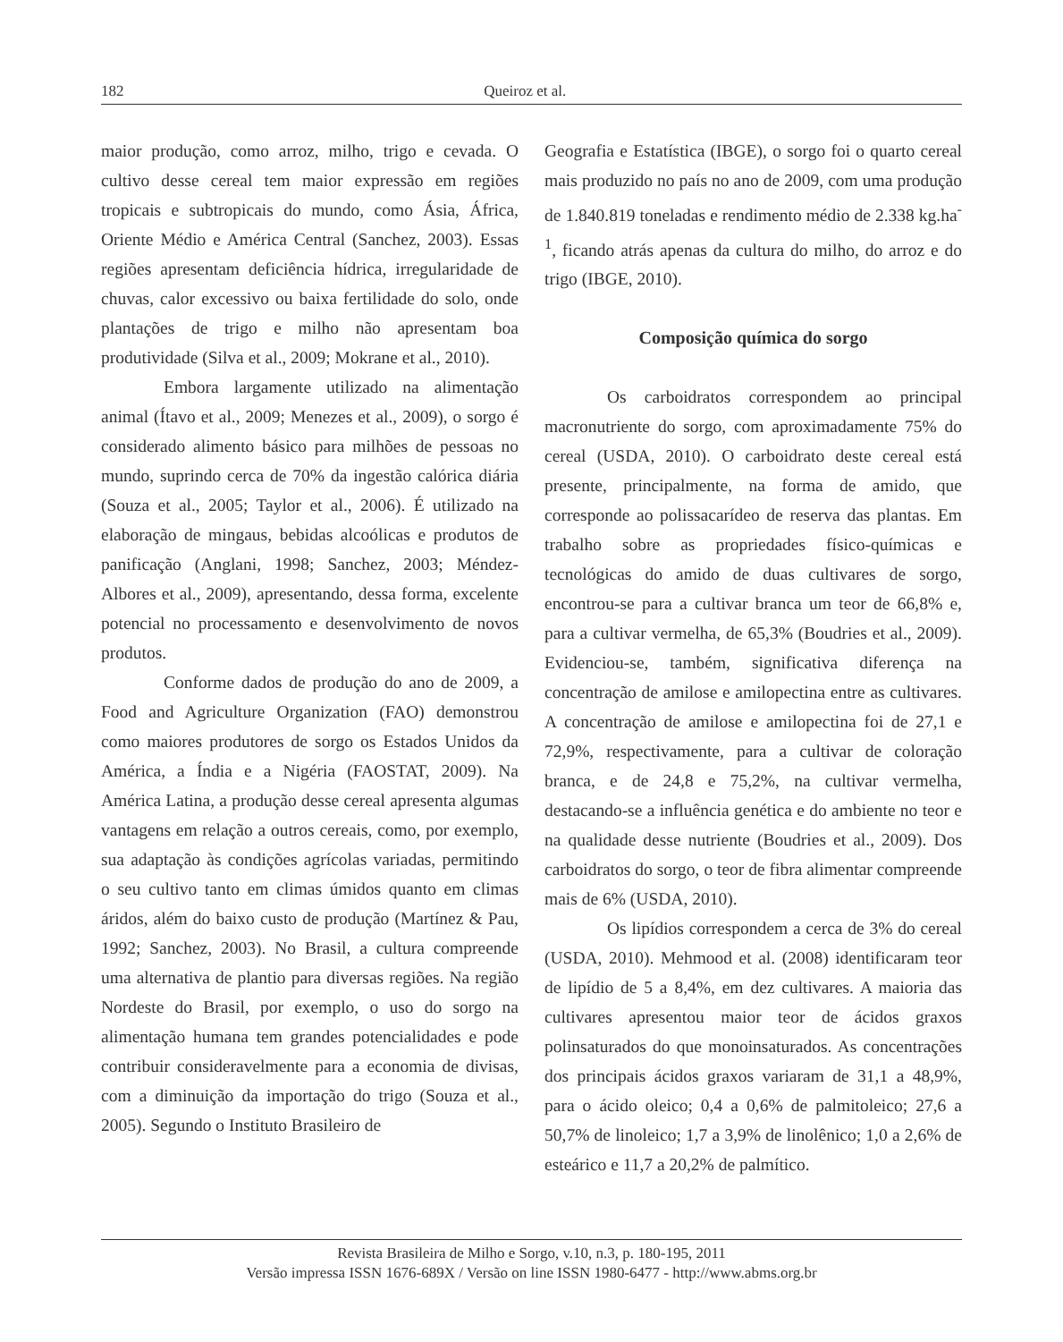182 Queiroz et al.
maior produção, como arroz, milho, trigo e cevada. O cultivo desse cereal tem maior expressão em regiões tropicais e subtropicais do mundo, como Ásia, África, Oriente Médio e América Central (Sanchez, 2003). Essas regiões apresentam deficiência hídrica, irregularidade de chuvas, calor excessivo ou baixa fertilidade do solo, onde plantações de trigo e milho não apresentam boa produtividade (Silva et al., 2009; Mokrane et al., 2010).
Embora largamente utilizado na alimentação animal (Ítavo et al., 2009; Menezes et al., 2009), o sorgo é considerado alimento básico para milhões de pessoas no mundo, suprindo cerca de 70% da ingestão calórica diária (Souza et al., 2005; Taylor et al., 2006). É utilizado na elaboração de mingaus, bebidas alcoólicas e produtos de panificação (Anglani, 1998; Sanchez, 2003; Méndez-Albores et al., 2009), apresentando, dessa forma, excelente potencial no processamento e desenvolvimento de novos produtos.
Conforme dados de produção do ano de 2009, a Food and Agriculture Organization (FAO) demonstrou como maiores produtores de sorgo os Estados Unidos da América, a Índia e a Nigéria (FAOSTAT, 2009). Na América Latina, a produção desse cereal apresenta algumas vantagens em relação a outros cereais, como, por exemplo, sua adaptação às condições agrícolas variadas, permitindo o seu cultivo tanto em climas úmidos quanto em climas áridos, além do baixo custo de produção (Martínez & Pau, 1992; Sanchez, 2003). No Brasil, a cultura compreende uma alternativa de plantio para diversas regiões. Na região Nordeste do Brasil, por exemplo, o uso do sorgo na alimentação humana tem grandes potencialidades e pode contribuir consideravelmente para a economia de divisas, com a diminuição da importação do trigo (Souza et al., 2005). Segundo o Instituto Brasileiro de
Geografia e Estatística (IBGE), o sorgo foi o quarto cereal mais produzido no país no ano de 2009, com uma produção de 1.840.819 toneladas e rendimento médio de 2.338 kg.ha<sup>-1</sup>, ficando atrás apenas da cultura do milho, do arroz e do trigo (IBGE, 2010).
Composição química do sorgo
Os carboidratos correspondem ao principal macronutriente do sorgo, com aproximadamente 75% do cereal (USDA, 2010). O carboidrato deste cereal está presente, principalmente, na forma de amido, que corresponde ao polissacarídeo de reserva das plantas. Em trabalho sobre as propriedades físico-químicas e tecnológicas do amido de duas cultivares de sorgo, encontrou-se para a cultivar branca um teor de 66,8% e, para a cultivar vermelha, de 65,3% (Boudries et al., 2009). Evidenciou-se, também, significativa diferença na concentração de amilose e amilopectina entre as cultivares. A concentração de amilose e amilopectina foi de 27,1 e 72,9%, respectivamente, para a cultivar de coloração branca, e de 24,8 e 75,2%, na cultivar vermelha, destacando-se a influência genética e do ambiente no teor e na qualidade desse nutriente (Boudries et al., 2009). Dos carboidratos do sorgo, o teor de fibra alimentar compreende mais de 6% (USDA, 2010).
Os lipídios correspondem a cerca de 3% do cereal (USDA, 2010). Mehmood et al. (2008) identificaram teor de lipídio de 5 a 8,4%, em dez cultivares. A maioria das cultivares apresentou maior teor de ácidos graxos polinsaturados do que monoinsaturados. As concentrações dos principais ácidos graxos variaram de 31,1 a 48,9%, para o ácido oleico; 0,4 a 0,6% de palmitoleico; 27,6 a 50,7% de linoleico; 1,7 a 3,9% de linolênico; 1,0 a 2,6% de esteárico e 11,7 a 20,2% de palmítico.
Revista Brasileira de Milho e Sorgo, v.10, n.3, p. 180-195, 2011
Versão impressa ISSN 1676-689X / Versão on line ISSN 1980-6477 - http://www.abms.org.br